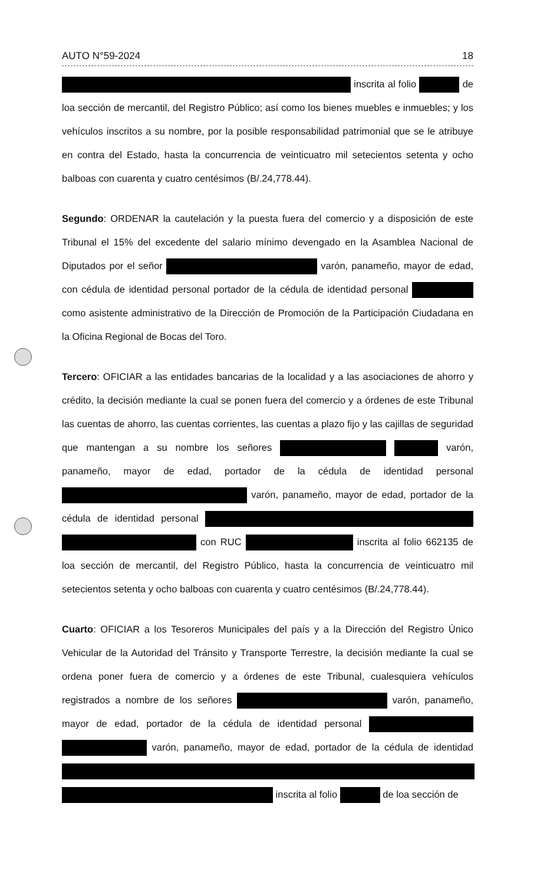AUTO N°59-2024 18
inscrita al folio de loa sección de mercantil, del Registro Público; así como los bienes muebles e inmuebles; y los vehículos inscritos a su nombre, por la posible responsabilidad patrimonial que se le atribuye en contra del Estado, hasta la concurrencia de veinticuatro mil setecientos setenta y ocho balboas con cuarenta y cuatro centésimos (B/.24,778.44).
Segundo: ORDENAR la cautelación y la puesta fuera del comercio y a disposición de este Tribunal el 15% del excedente del salario mínimo devengado en la Asamblea Nacional de Diputados por el señor varón, panameño, mayor de edad, con cédula de identidad personal portador de la cédula de identidad personal como asistente administrativo de la Dirección de Promoción de la Participación Ciudadana en la Oficina Regional de Bocas del Toro.
Tercero: OFICIAR a las entidades bancarias de la localidad y a las asociaciones de ahorro y crédito, la decisión mediante la cual se ponen fuera del comercio y a órdenes de este Tribunal las cuentas de ahorro, las cuentas corrientes, las cuentas a plazo fijo y las cajillas de seguridad que mantengan a su nombre los señores varón, panameño, mayor de edad, portador de la cédula de identidad personal varón, panameño, mayor de edad, portador de la cédula de identidad personal con RUC inscrita al folio 662135 de loa sección de mercantil, del Registro Público, hasta la concurrencia de veinticuatro mil setecientos setenta y ocho balboas con cuarenta y cuatro centésimos (B/.24,778.44).
Cuarto: OFICIAR a los Tesoreros Municipales del país y a la Dirección del Registro Único Vehicular de la Autoridad del Tránsito y Transporte Terrestre, la decisión mediante la cual se ordena poner fuera de comercio y a órdenes de este Tribunal, cualesquiera vehículos registrados a nombre de los señores varón, panameño, mayor de edad, portador de la cédula de identidad personal varón, panameño, mayor de edad, portador de la cédula de identidad inscrita al folio de loa sección de